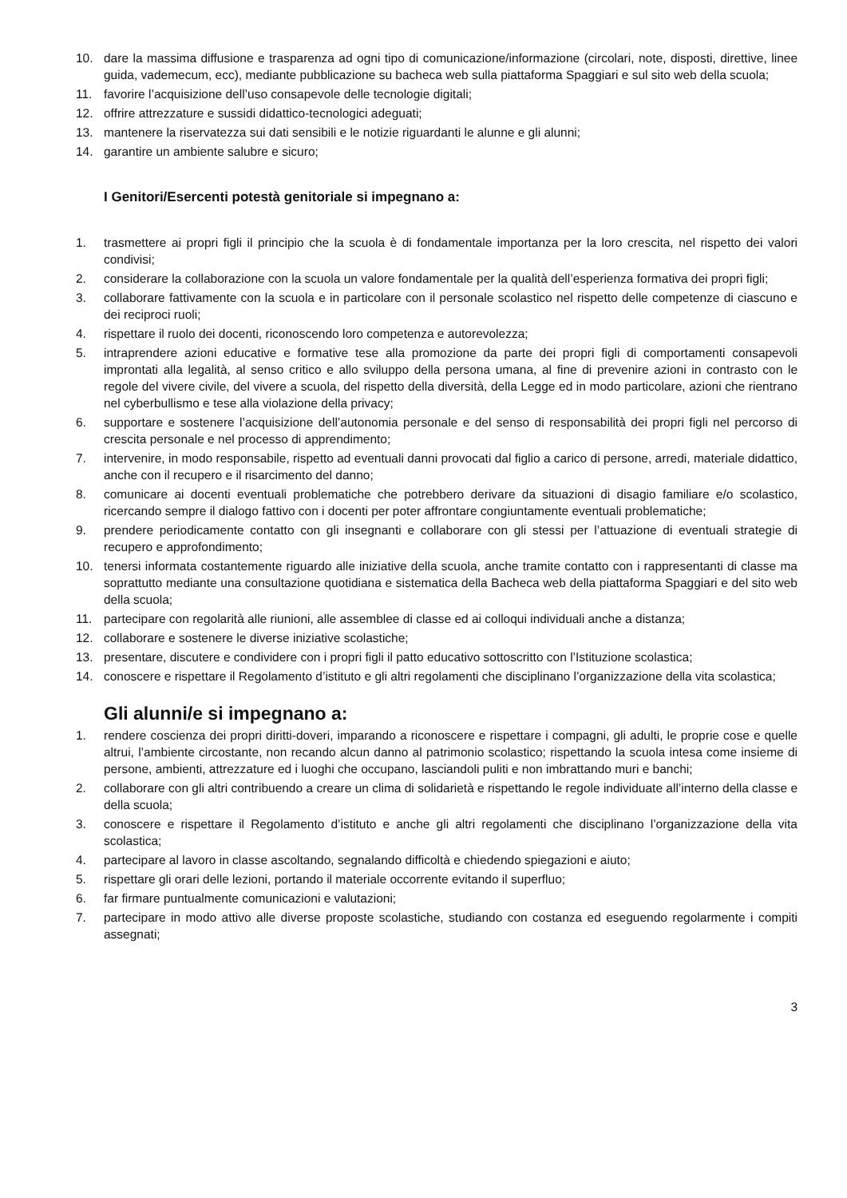10. dare la massima diffusione e trasparenza ad ogni tipo di comunicazione/informazione (circolari, note, disposti, direttive, linee guida, vademecum, ecc), mediante pubblicazione su bacheca web sulla piattaforma Spaggiari e sul sito web della scuola;
11. favorire l’acquisizione dell’uso consapevole delle tecnologie digitali;
12. offrire attrezzature e sussidi didattico-tecnologici adeguati;
13. mantenere la riservatezza sui dati sensibili e le notizie riguardanti le alunne e gli alunni;
14. garantire un ambiente salubre e sicuro;
I Genitori/Esercenti potestà genitoriale si impegnano a:
1. trasmettere ai propri figli il principio che la scuola è di fondamentale importanza per la loro crescita, nel rispetto dei valori condivisi;
2. considerare la collaborazione con la scuola un valore fondamentale per la qualità dell’esperienza formativa dei propri figli;
3. collaborare fattivamente con la scuola e in particolare con il personale scolastico nel rispetto delle competenze di ciascuno e dei reciproci ruoli;
4. rispettare il ruolo dei docenti, riconoscendo loro competenza e autorevolezza;
5. intraprendere azioni educative e formative tese alla promozione da parte dei propri figli di comportamenti consapevoli improntati alla legalità, al senso critico e allo sviluppo della persona umana, al fine di prevenire azioni in contrasto con le regole del vivere civile, del vivere a scuola, del rispetto della diversità, della Legge ed in modo particolare, azioni che rientrano nel cyberbullismo e tese alla violazione della privacy;
6. supportare e sostenere l’acquisizione dell’autonomia personale e del senso di responsabilità dei propri figli nel percorso di crescita personale e nel processo di apprendimento;
7. intervenire, in modo responsabile, rispetto ad eventuali danni provocati dal figlio a carico di persone, arredi, materiale didattico, anche con il recupero e il risarcimento del danno;
8. comunicare ai docenti eventuali problematiche che potrebbero derivare da situazioni di disagio familiare e/o scolastico, ricercando sempre il dialogo fattivo con i docenti per poter affrontare congiuntamente eventuali problematiche;
9. prendere periodicamente contatto con gli insegnanti e collaborare con gli stessi per l’attuazione di eventuali strategie di recupero e approfondimento;
10. tenersi informata costantemente riguardo alle iniziative della scuola, anche tramite contatto con i rappresentanti di classe ma soprattutto mediante una consultazione quotidiana e sistematica della Bacheca web della piattaforma Spaggiari e del sito web della scuola;
11. partecipare con regolarità alle riunioni, alle assemblee di classe ed ai colloqui individuali anche a distanza;
12. collaborare e sostenere le diverse iniziative scolastiche;
13. presentare, discutere e condividere con i propri figli il patto educativo sottoscritto con l’Istituzione scolastica;
14. conoscere e rispettare il Regolamento d’istituto e gli altri regolamenti che disciplinano l’organizzazione della vita scolastica;
Gli alunni/e si impegnano a:
1. rendere coscienza dei propri diritti-doveri, imparando a riconoscere e rispettare i compagni, gli adulti, le proprie cose e quelle altrui, l’ambiente circostante, non recando alcun danno al patrimonio scolastico; rispettando la scuola intesa come insieme di persone, ambienti, attrezzature ed i luoghi che occupano, lasciandoli puliti e non imbrattando muri e banchi;
2. collaborare con gli altri contribuendo a creare un clima di solidarietà e rispettando le regole individuate all’interno della classe e della scuola;
3. conoscere e rispettare il Regolamento d’istituto e anche gli altri regolamenti che disciplinano l’organizzazione della vita scolastica;
4. partecipare al lavoro in classe ascoltando, segnalando difficoltà e chiedendo spiegazioni e aiuto;
5. rispettare gli orari delle lezioni, portando il materiale occorrente evitando il superfluo;
6. far firmare puntualmente comunicazioni e valutazioni;
7. partecipare in modo attivo alle diverse proposte scolastiche, studiando con costanza ed eseguendo regolarmente i compiti assegnati;
3